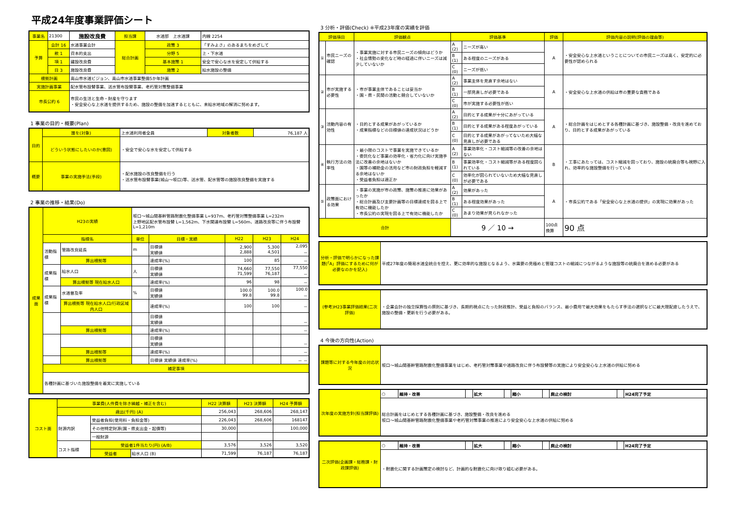平成24年度事業評価シート
| 事業名 | 21300 | 施設改良費 | 担当課 | 水道部 上水道課 | 内線 2254 |
| 予算 | 会計 16 | 水道事業会計 | 総合計画 | 政策 3 | 「すみよさ」のあるまちをめざして |
| | 款 1 | 資本的支出 | | 分野 5 | 上・下水道 |
| | 項 1 | 建設改良費 | | 基本施策 1 | 安全で安心な水を安定して供給する |
| | 目 3 | 施設改良費 | | 施策 2 | 給水施設の整備 |
| 根拠計画 | | 高山市水道ビジョン、高山市水道事業整備5か年計画 | | | |
| 実施計画事業 | | 配水管布設替事業、送水管布設替事業、老朽管対策整備事業 | | | |
| 市長公約 6 | | 市民の生活と生命・財産を守ります ・安全安心な上水道を提供するため、施設の整備を加速するとともに、未給水地域の解消に努めます。 | | | |
1 事業の目的・概要(Plan)
| 目的 | 誰を(対象) | 上水道利用者全員 | 対象者数 | 76,187 人 |
| | どういう状態にしたいのか(意図) | ・安全で安心な水を安定して供給する | | |
| 概要 | 事業の実施手法(手段) | ・配水施設の改良整備を行う ・送水管布設替事業(城山～坂口)等、送水管、配水管等の施設改良整備を実施する | | |
2 事業の推移・結果(Do)
| 成果面 | H23の実績 | | 坂口～城山間基幹管路耐震化整備事業 L=937m、老朽管対策整備事業 L=232m 上野地区配水管布設替 L=1,562m、下水関連布設替 L=560m、道路改良等に伴う布設替 L=1,210m | | | | |
| | 指標名 | | 単位 | 目標・実績 | H22 | H23 | H24 |
| | 活動指標 | 管路改良延長 | m | 目標値 実績値 | 2,900 2,888 | 5,300 4,501 | 2,095 － |
| | | 算出根拠等 | | 達成率(%) | 100 | 85 | － |
| | 成果指標 | 給水人口 | 人 | 目標値 実績値 | 74,660 71,599 | 77,550 76,187 | 77,550 － |
| | | 算出根拠等 現在給水人口 | | 達成率(%) | 96 | 98 | － |
| | 成果指標 | 水道普及率 | % | 目標値 実績値 | 100.0 99.8 | 100.0 99.8 | 100.0 － |
| | | 算出根拠等 現在給水人口/行政区域内人口 | | 達成率(%) | 100 | 100 | － |
| | | | | 目標値 実績値 | | | － |
| | | 算出根拠等 | | 達成率(%) | | | － |
| | | | | 目標値 実績値 | | | － |
| | | 算出根拠等 | | 達成率(%) | | | － |
| | | 算出根拠等 | | 目標値 実績値 達成率(%) | | | － － |
| | 補足事項 | | | | | | |
| | 各種計画に基づいた施設整備を着実に実施している | | | | | | |
| コスト面 | 事業費(人件費を除き繰越・補正を含む) | | | H22 決算額 | H23 決算額 | H24 予算額 |
| | 歳出(千円) (A) | | | 256,043 | 268,606 | 268,147 |
| | 財源内訳 | 受益者負担(使用料・負担金等) | | 226,043 | 268,606 | 168147 |
| | | その他特定財源(国・県支出金・起債等) | | 30,000 | | 100,000 |
| | | 一般財源 | | | | |
| | コスト指標 | 受益者1件当たり(円) (A/B) | | 3,576 | 3,526 | 3,520 |
| | | 受益者 | 給水人口 (B) | 71,599 | 76,187 | 76,187 |
3 分析・評価(Check) ※平成23年度の実績を評価
| 評価項目 | | 評価観点 | 評価基準 | | 評価 | 評価内容の説明(評価の理由等) |
| ① | 市民ニーズの確認 | ・事業実施に対する市民ニーズの傾向はどうか ・社会情勢の変化など時の経過に伴いニーズは減少していないか | A (2) | ニーズが高い | A | ・安全安心な上水道ということについての市民ニーズは高く、安定的に必要性が認められる |
| | | | B (1) | ある程度のニーズがある | | |
| | | | C (0) | ニーズが低い | | |
| ② | 市が実施する必要性 | ・市が事業主体であることは妥当か ・国・県・民間の活動と競合していないか | A (2) | 事業主体を見直す余地はない | A | ・安全安心な上水道の供給は市の重要な責務である |
| | | | B (1) | 一部見直しが必要である | | |
| | | | C (0) | 市が実施する必要性が低い | | |
| ③ | 活動内容の有効性 | ・目的とする成果があがっているか ・成果指標などの目標値の達成状況はどうか | A (2) | 目的とする成果が十分にあがっている | A | ・総合計画をはじめとする各種計画に基づき、施設整備・改良を進めており、目的とする成果があがっている |
| | | | B (1) | 目的とする成果がある程度あがっている | | |
| | | | C (0) | 目的とする成果があがってないため大幅な見直しが必要である | | |
| ④ | 執行方法の効率性 | ・最小限のコストで事業を実施できているか ・委託化など事業の効率化・省力化に向け実施手法に改善の余地はないか ・国等の補助金の活用など市の財政負担を軽減する余地はないか ・受益者負担は適正か | A (2) | 事業効率化・コスト縮減等の改善の余地はない | B | ・工事にあたっては、コスト縮減を図っており、施設の統廃合等も視野に入れ、効率的な施設整備を行っている |
| | | | B (1) | 事業効率化・コスト縮減等がある程度図られている | | |
| | | | C (0) | 効率化が図られていないため大幅な見直しが必要である | | |
| ⑤ | 政策面における効果 | ・事業の実施が市の政策、施策の推進に効果があったか ・総合計画及び主要計画等の目標達成を図る上で有効に機能したか ・市長公約の実現を図る上で有効に機能したか | A (2) | 効果があった | A | ・市長公約である「安全安心な上水道の提供」の実現に効果があった |
| | | | B (1) | ある程度効果があった | | |
| | | | C (0) | あまり効果が見られなかった | | |
| 合計 | | | 9 ／ 10 → | | 100点換算 | 90 点 |
| 分析・評価で明らかになった課題(「A」評価にするために何が必要なのかを記入) | 平成27年度の簡易水道全統合を控え、更に効率的な施設となるよう、水需要の見極めと管理コストの縮減につながるような施設等の統廃合を進める必要がある |
| (参考)H23事業評価結果(二次評価) | ・企業会計の独立採算性の原則に基づき、長期的視点にたった財政推計、受益と負担のバランス、最小費用で最大効果をもたらす手法の選択などに最大限配慮したうえで、施設の整備・更新を行う必要がある。 |
4 今後の方向性(Action)
| 課題等に対する今年度の対応状況 | 坂口～城山間基幹管路耐震化整備事業をはじめ、老朽管対策事業や道路改良に伴う布設替等の実施により安全安心な上水道の供給に努める |
| 次年度の実施方針(担当課評価) | ○ | 維持・改善 | | 拡大 | | 縮小 | | 廃止の検討 | | H24完了予定 |
| | 総合計画をはじめとする各種計画に基づき、施設整備・改良を進める 坂口～城山間基幹管路耐震化整備事業や老朽管対策事業の推進により安全安心な上水道の供給に努める | | | | | | | | | |
| 二次評価(企画課・総務課・財政課評価) | ○ | 維持・改善 | | 拡大 | | 縮小 | | 廃止の検討 | | H24完了予定 |
| | ・耐震化に関する計画策定の検討など、計画的な耐震化に向け取り組む必要がある。 | | | | | | | | | |